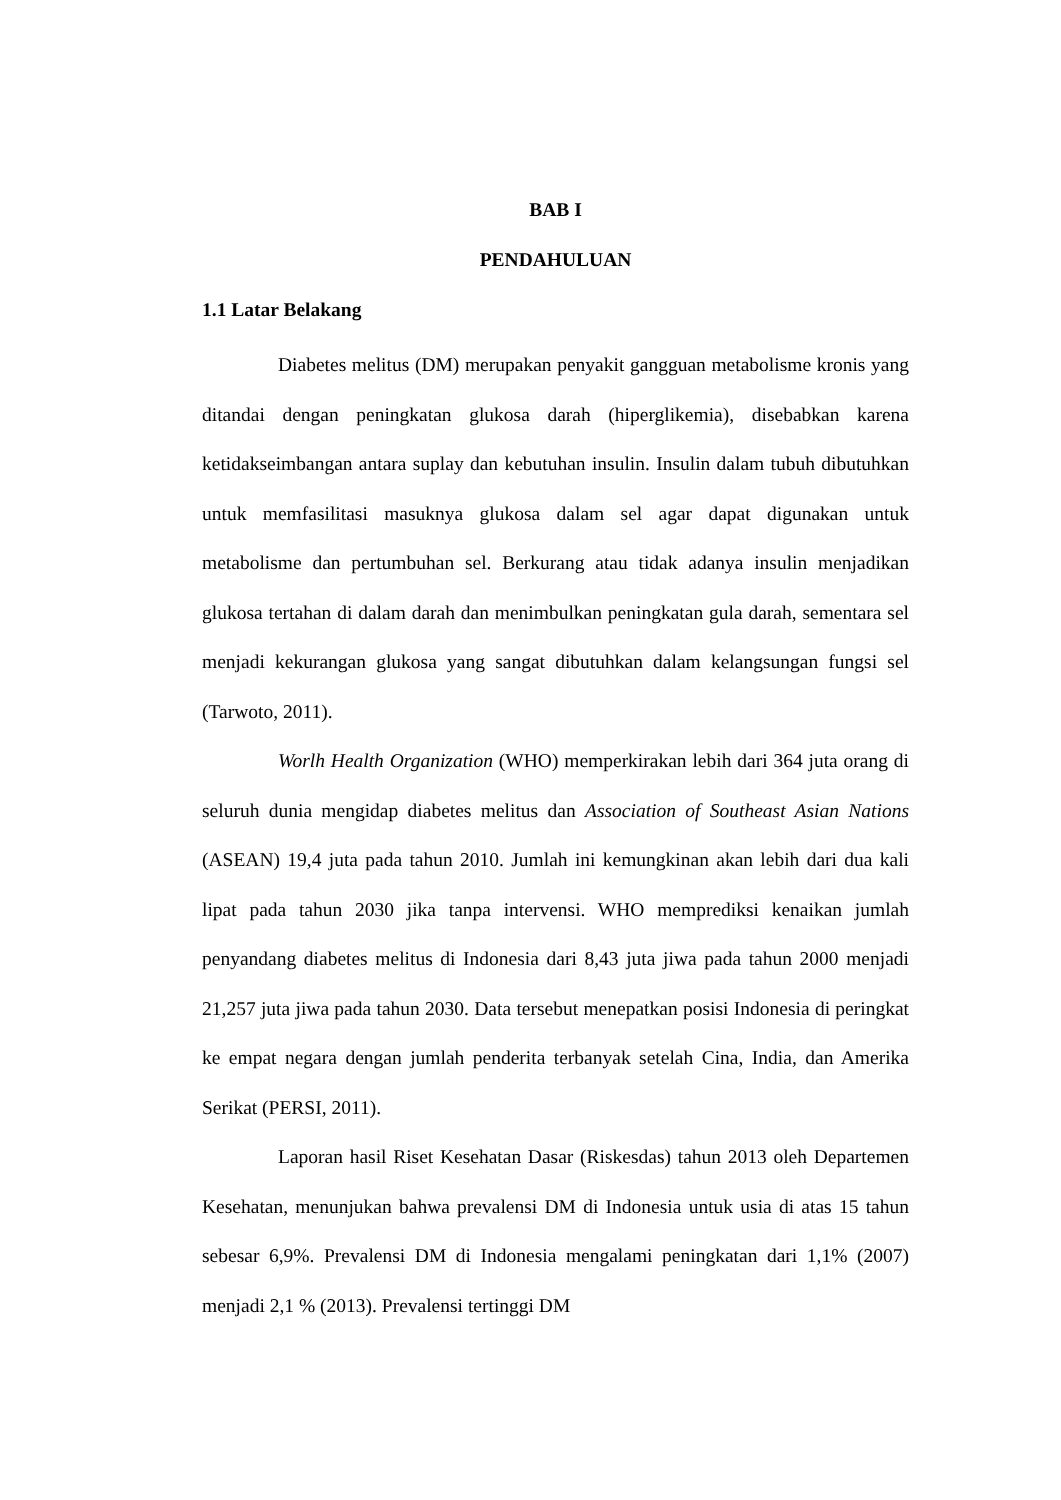BAB I
PENDAHULUAN
1.1 Latar Belakang
Diabetes melitus (DM) merupakan penyakit gangguan metabolisme kronis yang ditandai dengan peningkatan glukosa darah (hiperglikemia), disebabkan karena ketidakseimbangan antara suplay dan kebutuhan insulin. Insulin dalam tubuh dibutuhkan untuk memfasilitasi masuknya glukosa dalam sel agar dapat digunakan untuk metabolisme dan pertumbuhan sel. Berkurang atau tidak adanya insulin menjadikan glukosa tertahan di dalam darah dan menimbulkan peningkatan gula darah, sementara sel menjadi kekurangan glukosa yang sangat dibutuhkan dalam kelangsungan fungsi sel (Tarwoto, 2011).
Worlh Health Organization (WHO) memperkirakan lebih dari 364 juta orang di seluruh dunia mengidap diabetes melitus dan Association of Southeast Asian Nations (ASEAN) 19,4 juta pada tahun 2010. Jumlah ini kemungkinan akan lebih dari dua kali lipat pada tahun 2030 jika tanpa intervensi. WHO memprediksi kenaikan jumlah penyandang diabetes melitus di Indonesia dari 8,43 juta jiwa pada tahun 2000 menjadi 21,257 juta jiwa pada tahun 2030. Data tersebut menepatkan posisi Indonesia di peringkat ke empat negara dengan jumlah penderita terbanyak setelah Cina, India, dan Amerika Serikat (PERSI, 2011).
Laporan hasil Riset Kesehatan Dasar (Riskesdas) tahun 2013 oleh Departemen Kesehatan, menunjukan bahwa prevalensi DM di Indonesia untuk usia di atas 15 tahun sebesar 6,9%. Prevalensi DM di Indonesia mengalami peningkatan dari 1,1% (2007) menjadi 2,1 % (2013). Prevalensi tertinggi DM